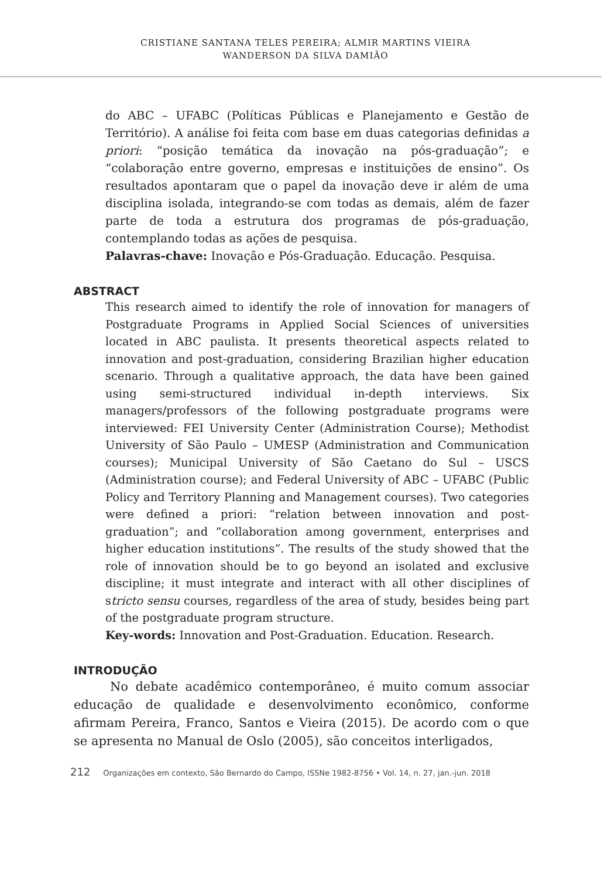CRISTIANE SANTANA TELES PEREIRA; ALMIR MARTINS VIEIRA
WANDERSON DA SILVA DAMIÃO
do ABC – UFABC (Políticas Públicas e Planejamento e Gestão de Território). A análise foi feita com base em duas categorias definidas a priori: “posição temática da inovação na pós-graduação”; e “colaboração entre governo, empresas e instituições de ensino”. Os resultados apontaram que o papel da inovação deve ir além de uma disciplina isolada, integrando-se com todas as demais, além de fazer parte de toda a estrutura dos programas de pós-graduação, contemplando todas as ações de pesquisa.
Palavras-chave: Inovação e Pós-Graduação. Educação. Pesquisa.
ABSTRACT
This research aimed to identify the role of innovation for managers of Postgraduate Programs in Applied Social Sciences of universities located in ABC paulista. It presents theoretical aspects related to innovation and post-graduation, considering Brazilian higher education scenario. Through a qualitative approach, the data have been gained using semi-structured individual in-depth interviews. Six managers/professors of the following postgraduate programs were interviewed: FEI University Center (Administration Course); Methodist University of São Paulo – UMESP (Administration and Communication courses); Municipal University of São Caetano do Sul – USCS (Administration course); and Federal University of ABC – UFABC (Public Policy and Territory Planning and Management courses). Two categories were defined a priori: “relation between innovation and post-graduation”; and “collaboration among government, enterprises and higher education institutions”. The results of the study showed that the role of innovation should be to go beyond an isolated and exclusive discipline; it must integrate and interact with all other disciplines of stricto sensu courses, regardless of the area of study, besides being part of the postgraduate program structure.
Key-words: Innovation and Post-Graduation. Education. Research.
INTRODUÇÃO
No debate acadêmico contemporâneo, é muito comum associar educação de qualidade e desenvolvimento econômico, conforme afirmam Pereira, Franco, Santos e Vieira (2015). De acordo com o que se apresenta no Manual de Oslo (2005), são conceitos interligados,
212 Organizações em contexto, São Bernardo do Campo, ISSNe 1982-8756 • Vol. 14, n. 27, jan.-jun. 2018